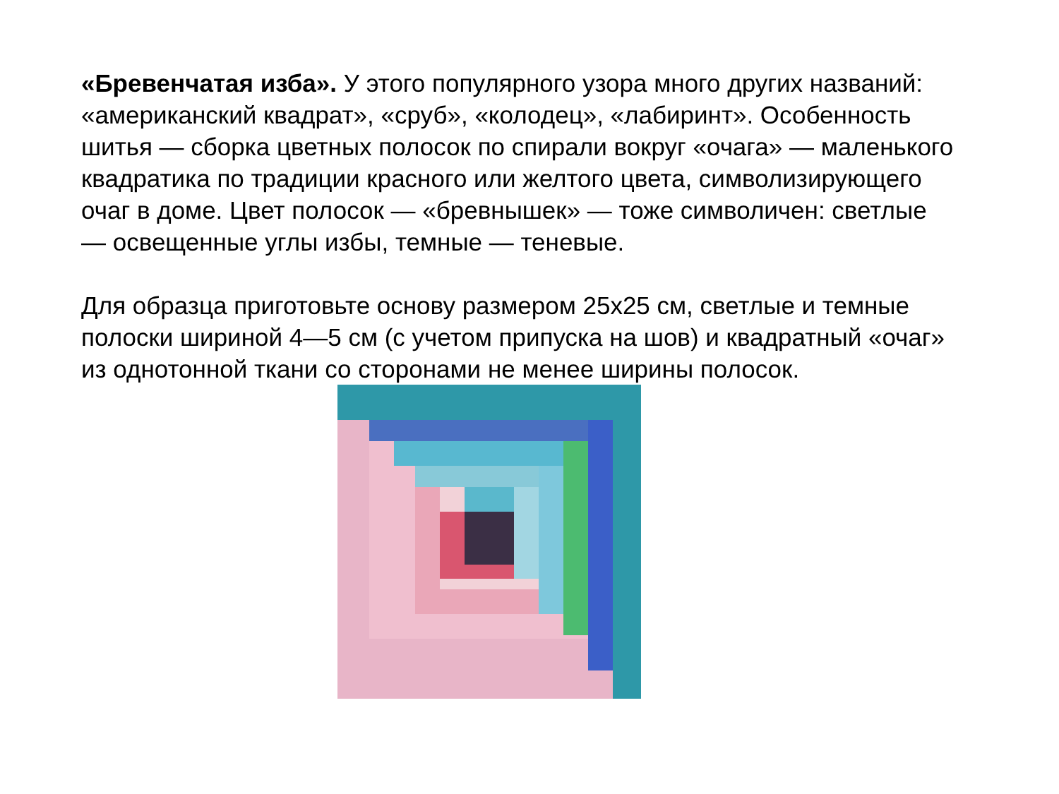«Бревенчатая изба». У этого популярного узора много других названий: «американский квадрат», «сруб», «колодец», «лабиринт». Особенность шитья — сборка цветных полосок по спирали вокруг «очага» — маленького квадратика по традиции красного или желтого цвета, символизирующего очаг в доме. Цвет полосок — «бревнышек» — тоже символичен: светлые — освещенные углы избы, темные — теневые.
Для образца приготовьте основу размером 25х25 см, светлые и темные полоски шириной 4—5 см (с учетом припуска на шов) и квадратный «очаг» из однотонной ткани со сторонами не менее ширины полосок.